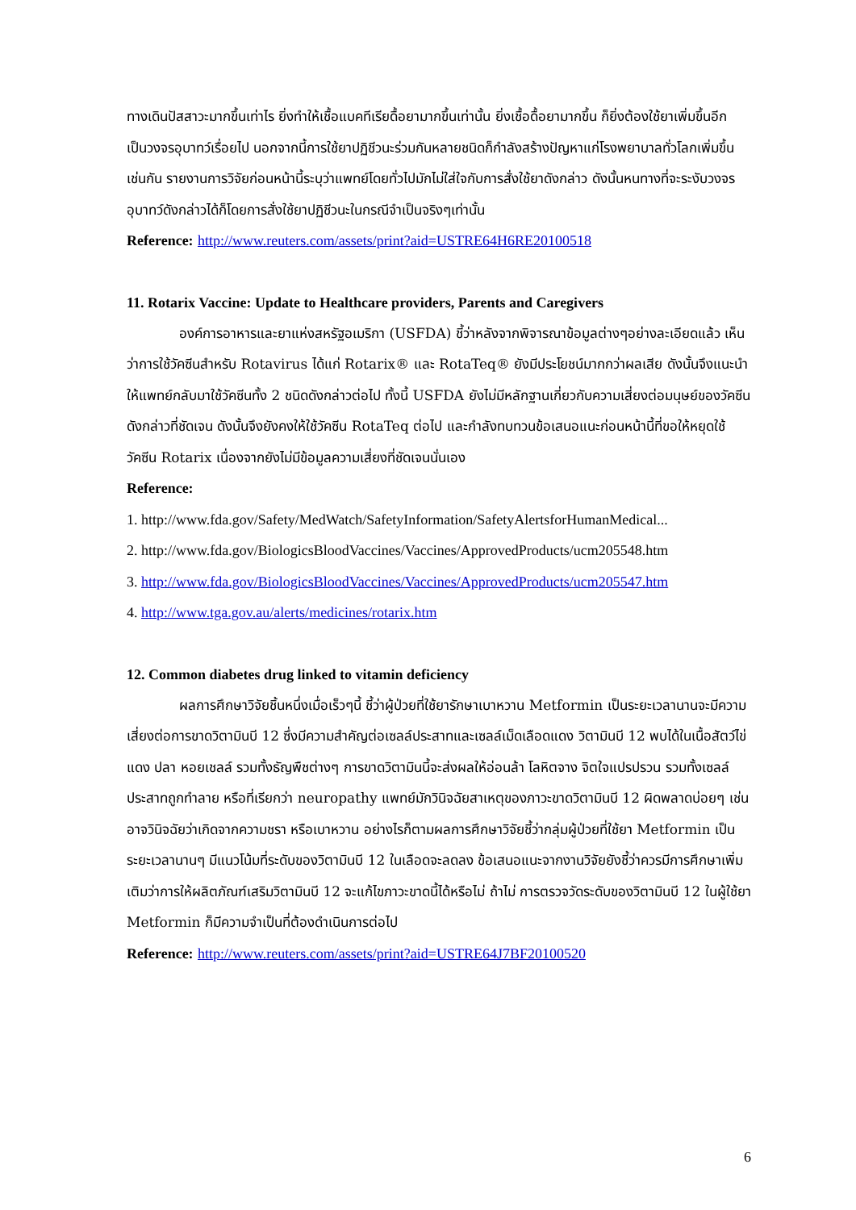ทางเดินปัสสาวะมากขึ้นเท่าไร ยิ่งทำให้เชื้อแบคทีเรียดื้อยามากขึ้นเท่านั้น ยิ่งเชื้อดื้อยามากขึ้น ก็ยิ่งต้องใช้ยาเพิ่มขึ้นอีก เป็นวงจรอุบาทว์เรื่อยไป นอกจากนี้การใช้ยาปฏิชีวนะร่วมกันหลายชนิดก็กำลังสร้างปัญหาแก่โรงพยาบาลทั่วโลกเพิ่มขึ้นเช่นกัน รายงานการวิจัยก่อนหน้านี้ระบุว่าแพทย์โดยทั่วไปมักไม่ใส่ใจกับการสั่งใช้ยาดังกล่าว ดังนั้นหนทางที่จะระงับวงจรอุบาทว์ดังกล่าวได้ก็โดยการสั่งใช้ยาปฏิชีวนะในกรณีจำเป็นจริงๆเท่านั้น
Reference: http://www.reuters.com/assets/print?aid=USTRE64H6RE20100518
11. Rotarix Vaccine: Update to Healthcare providers, Parents and Caregivers
องค์การอาหารและยาแห่งสหรัฐอเมริกา (USFDA) ชี้ว่าหลังจากพิจารณาข้อมูลต่างๆอย่างละเอียดแล้ว เห็นว่าการใช้วัคซีนสำหรับ Rotavirus ได้แก่ Rotarix® และ RotaTeq® ยังมีประโยชน์มากกว่าผลเสีย ดังนั้นจึงแนะนำให้แพทย์กลับมาใช้วัคซีนทั้ง 2 ชนิดดังกล่าวต่อไป ทั้งนี้ USFDA ยังไม่มีหลักฐานเกี่ยวกับความเสี่ยงต่อมนุษย์ของวัคซีนดังกล่าวที่ชัดเจน ดังนั้นจึงยังคงให้ใช้วัคซีน RotaTeq ต่อไป และกำลังทบทวนข้อเสนอแนะก่อนหน้านี้ที่ขอให้หยุดใช้วัคซีน Rotarix เนื่องจากยังไม่มีข้อมูลความเสี่ยงที่ชัดเจนนั่นเอง
Reference:
1. http://www.fda.gov/Safety/MedWatch/SafetyInformation/SafetyAlertsforHumanMedical...
2. http://www.fda.gov/BiologicsBloodVaccines/Vaccines/ApprovedProducts/ucm205548.htm
3. http://www.fda.gov/BiologicsBloodVaccines/Vaccines/ApprovedProducts/ucm205547.htm
4. http://www.tga.gov.au/alerts/medicines/rotarix.htm
12. Common diabetes drug linked to vitamin deficiency
ผลการศึกษาวิจัยชิ้นหนึ่งเมื่อเร็วๆนี้ ชี้ว่าผู้ป่วยที่ใช้ยารักษาเบาหวาน Metformin เป็นระยะเวลานานจะมีความเสี่ยงต่อการขาดวิตามินบี 12 ซึ่งมีความสำคัญต่อเซลล์ประสาทและเซลล์เม็ดเลือดแดง วิตามินบี 12 พบได้ในเนื้อสัตว์ไข่แดง ปลา หอยเชลล์ รวมทั้งธัญพืชต่างๆ การขาดวิตามินนี้จะส่งผลให้อ่อนล้า โลหิตจาง จิตใจแปรปรวน รวมทั้งเซลล์ประสาทถูกทำลาย หรือที่เรียกว่า neuropathy แพทย์มักวินิจฉัยสาเหตุของภาวะขาดวิตามินบี 12 ผิดพลาดบ่อยๆ เช่นอาจวินิจฉัยว่าเกิดจากความชรา หรือเบาหวาน อย่างไรก็ตามผลการศึกษาวิจัยชี้ว่ากลุ่มผู้ป่วยที่ใช้ยา Metformin เป็นระยะเวลานานๆ มีแนวโน้มที่ระดับของวิตามินบี 12 ในเลือดจะลดลง ข้อเสนอแนะจากงานวิจัยยังชี้ว่าควรมีการศึกษาเพิ่มเติมว่าการให้ผลิตภัณฑ์เสริมวิตามินบี 12 จะแก้ไขภาวะขาดนี้ได้หรือไม่ ถ้าไม่ การตรวจวัดระดับของวิตามินบี 12 ในผู้ใช้ยา Metformin ก็มีความจำเป็นที่ต้องดำเนินการต่อไป
Reference: http://www.reuters.com/assets/print?aid=USTRE64J7BF20100520
6